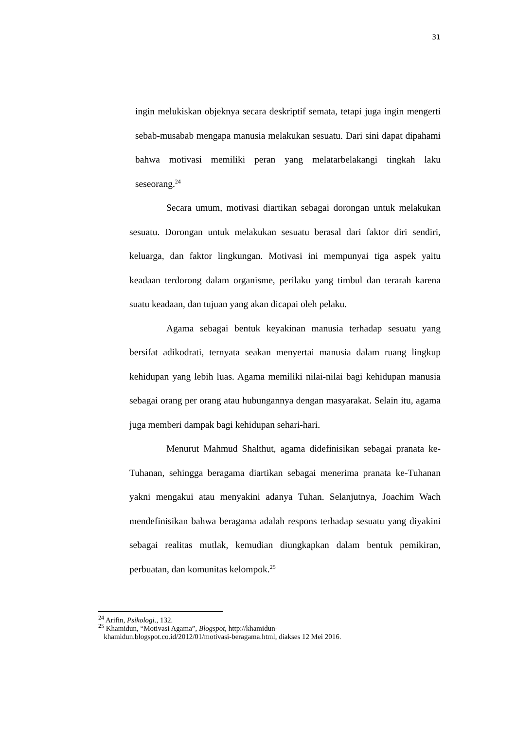31
ingin melukiskan objeknya secara deskriptif semata, tetapi juga ingin mengerti sebab-musabab mengapa manusia melakukan sesuatu. Dari sini dapat dipahami bahwa motivasi memiliki peran yang melatarbelakangi tingkah laku seseorang.<sup>24</sup>
Secara umum, motivasi diartikan sebagai dorongan untuk melakukan sesuatu. Dorongan untuk melakukan sesuatu berasal dari faktor diri sendiri, keluarga, dan faktor lingkungan. Motivasi ini mempunyai tiga aspek yaitu keadaan terdorong dalam organisme, perilaku yang timbul dan terarah karena suatu keadaan, dan tujuan yang akan dicapai oleh pelaku.
Agama sebagai bentuk keyakinan manusia terhadap sesuatu yang bersifat adikodrati, ternyata seakan menyertai manusia dalam ruang lingkup kehidupan yang lebih luas. Agama memiliki nilai-nilai bagi kehidupan manusia sebagai orang per orang atau hubungannya dengan masyarakat. Selain itu, agama juga memberi dampak bagi kehidupan sehari-hari.
Menurut Mahmud Shalthut, agama didefinisikan sebagai pranata ke-Tuhanan, sehingga beragama diartikan sebagai menerima pranata ke-Tuhanan yakni mengakui atau menyakini adanya Tuhan. Selanjutnya, Joachim Wach mendefinisikan bahwa beragama adalah respons terhadap sesuatu yang diyakini sebagai realitas mutlak, kemudian diungkapkan dalam bentuk pemikiran, perbuatan, dan komunitas kelompok.<sup>25</sup>
<sup>24</sup> Arifin, Psikologi., 132.
<sup>25</sup> Khamidun, “Motivasi Agama”, Blogspot, http://khamidun-
khamidun.blogspot.co.id/2012/01/motivasi-beragama.html, diakses 12 Mei 2016.